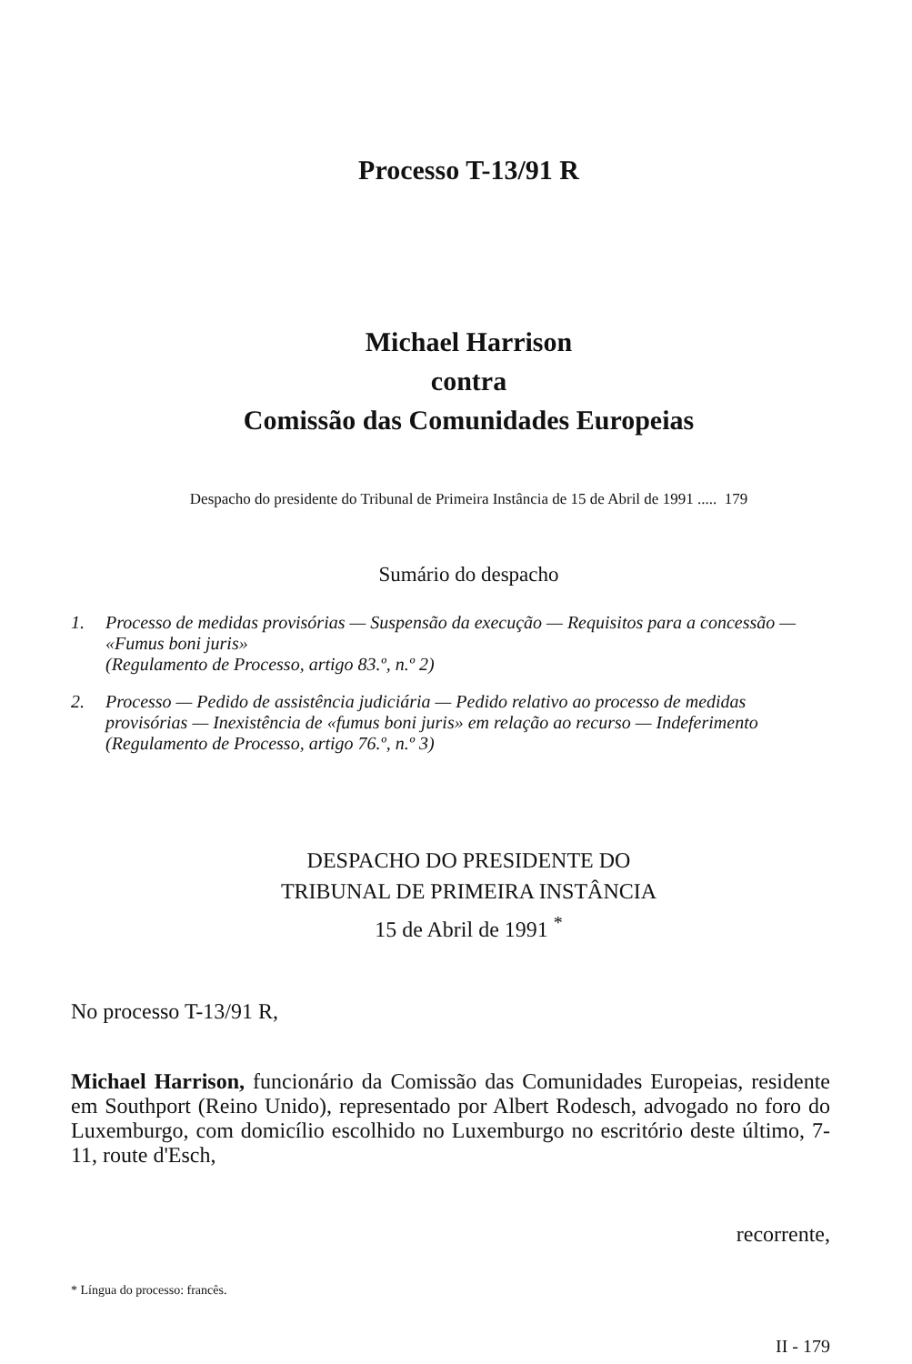Processo T-13/91 R
Michael Harrison
contra
Comissão das Comunidades Europeias
Despacho do presidente do Tribunal de Primeira Instância de 15 de Abril de 1991 ..... 179
Sumário do despacho
1. Processo de medidas provisórias — Suspensão da execução — Requisitos para a concessão — «Fumus boni juris»
(Regulamento de Processo, artigo 83.º, n.º 2)
2. Processo — Pedido de assistência judiciária — Pedido relativo ao processo de medidas provisórias — Inexistência de «fumus boni juris» em relação ao recurso — Indeferimento
(Regulamento de Processo, artigo 76.º, n.º 3)
DESPACHO DO PRESIDENTE DO
TRIBUNAL DE PRIMEIRA INSTÂNCIA
15 de Abril de 1991 <sup>*</sup>
No processo T-13/91 R,
Michael Harrison, funcionário da Comissão das Comunidades Europeias, residente em Southport (Reino Unido), representado por Albert Rodesch, advogado no foro do Luxemburgo, com domicílio escolhido no Luxemburgo no escritório deste último, 7-11, route d'Esch,
recorrente,
* Língua do processo: francês.
II - 179